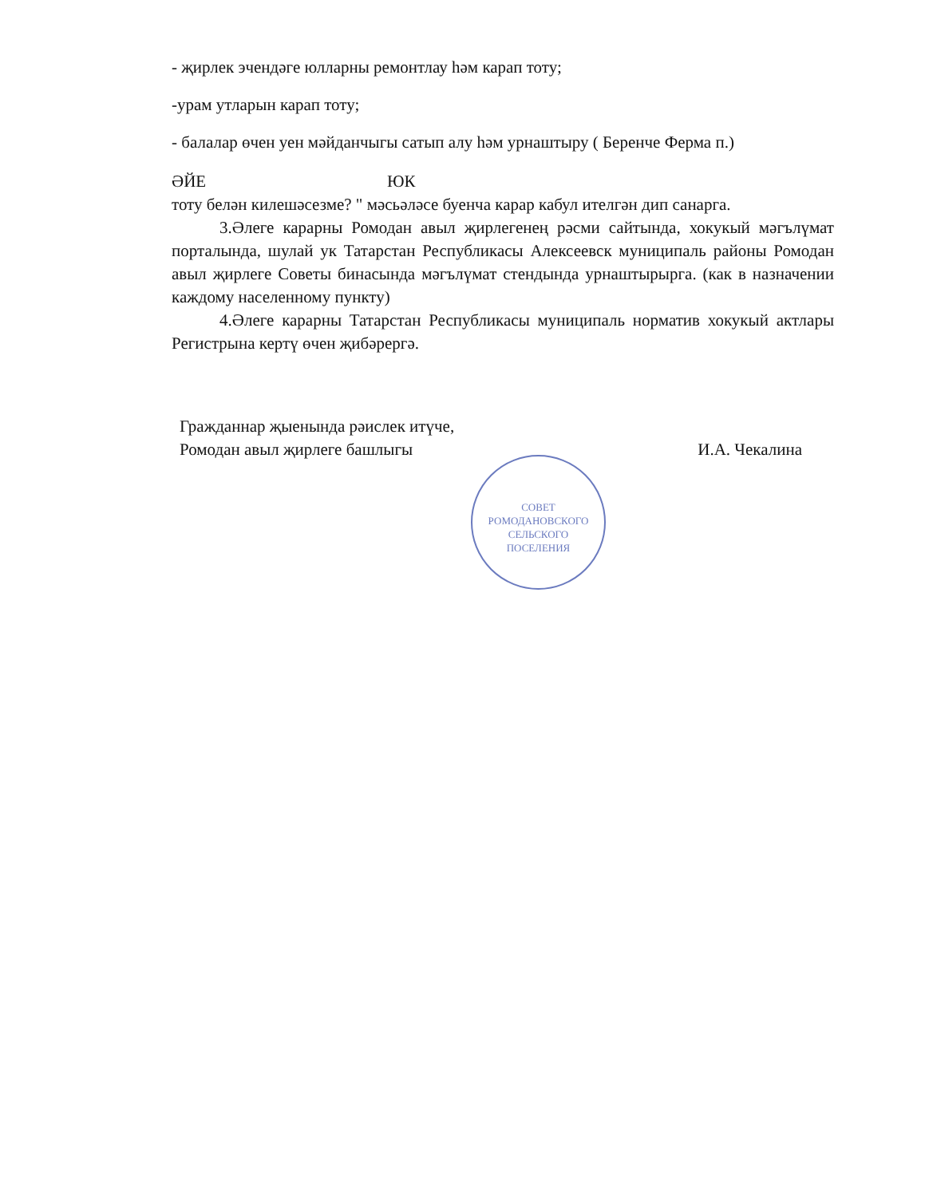- җирлек эчендәге юлларны ремонтлау һәм карап тоту;
-урам утларын карап тоту;
- балалар өчен уен мәйданчыгы сатып алу һәм урнаштыру ( Беренче Ферма п.)
ӘЙЕ ЮК
тоту белән килешәсезме? " мәсьәләсе буенча карар кабул ителгән дип санарга.
3.Әлеге карарны Ромодан авыл җирлегенең рәсми сайтында, хокукый мәгълүмат порталында, шулай ук Татарстан Республикасы Алексеевск муниципаль районы Ромодан авыл җирлеге Советы бинасында мәгълүмат стендында урнаштырырга. (как в назначении каждому населенному пункту)
4.Әлеге карарны Татарстан Республикасы муниципаль норматив хокукый актлары Регистрына кертү өчен җибәрергә.
Гражданнар җыенында рәислек итүче,
Ромодан авыл җирлеге башлыгы И.А. Чекалина
СОВЕТ
РОМОДАНОВСКОГО
СЕЛЬСКОГО
ПОСЕЛЕНИЯ